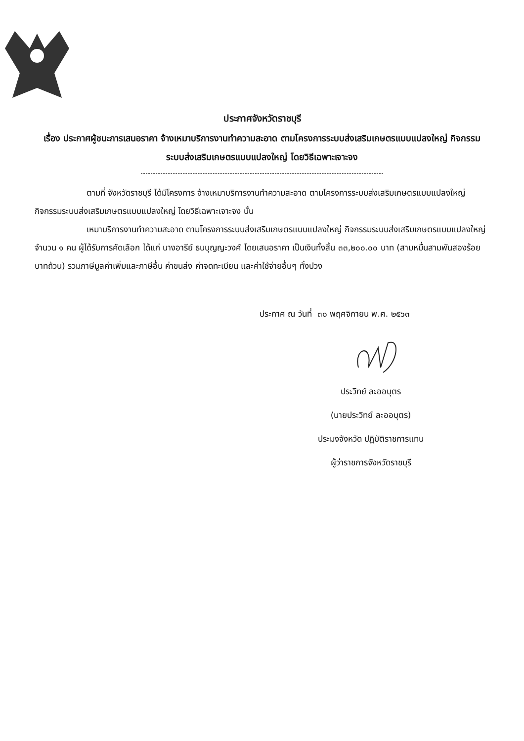ประกาศจังหวัดราชบุรี
เรื่อง ประกาศผู้ชนะการเสนอราคา จ้างเหมาบริการงานทำความสะอาด ตามโครงการระบบส่งเสริมเกษตรแบบแปลงใหญ่ กิจกรรมระบบส่งเสริมเกษตรแบบแปลงใหญ่ โดยวิธีเฉพาะเจาะจง
ตามที่ จังหวัดราชบุรี ได้มีโครงการ จ้างเหมาบริการงานทำความสะอาด ตามโครงการระบบส่งเสริมเกษตรแบบแปลงใหญ่ กิจกรรมระบบส่งเสริมเกษตรแบบแปลงใหญ่ โดยวิธีเฉพาะเจาะจง นั้น
เหมาบริการงานทำความสะอาด ตามโครงการระบบส่งเสริมเกษตรแบบแปลงใหญ่ กิจกรรมระบบส่งเสริมเกษตรแบบแปลงใหญ่ จำนวน ๑ คน ผู้ได้รับการคัดเลือก ได้แก่ นางอารีย์ ธนบุญญะวงศ์ โดยเสนอราคา เป็นเงินทั้งสิ้น ๓๓,๒๐๐.๐๐ บาท (สามหมื่นสามพันสองร้อยบาทถ้วน) รวมภาษีมูลค่าเพิ่มและภาษีอื่น ค่าขนส่ง ค่าจดทะเบียน และค่าใช้จ่ายอื่นๆ ทั้งปวง
ประกาศ ณ วันที่ ๓๐ พฤศจิกายน พ.ศ. ๒๕๖๓
ประวิทย์ ละออบุตร
(นายประวิทย์ ละออบุตร)
ประมงจังหวัด ปฏิบัติราชการแทน
ผู้ว่าราชการจังหวัดราชบุรี